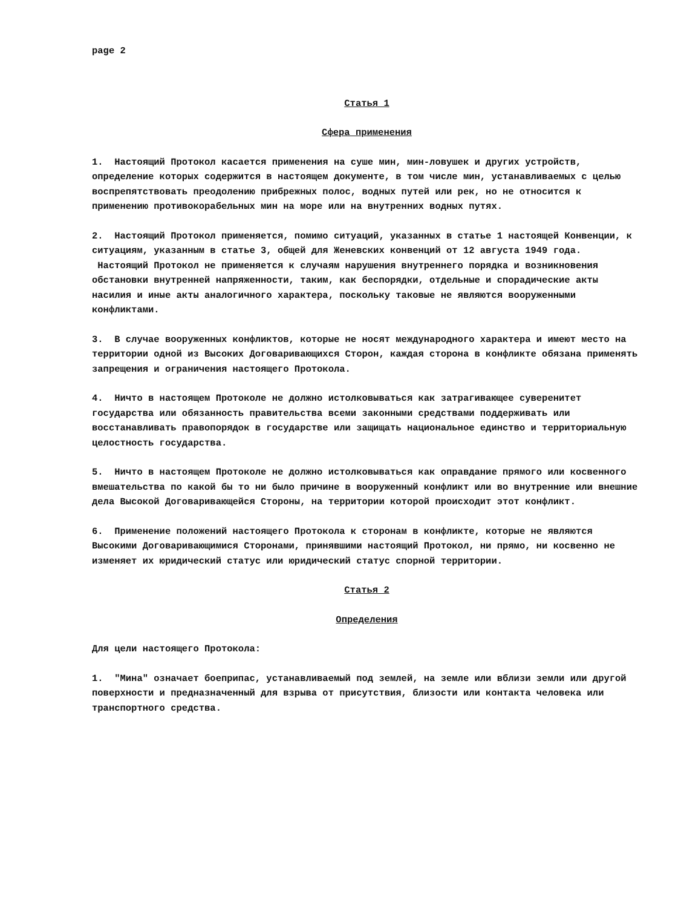page 2
Статья 1
Сфера применения
1. Настоящий Протокол касается применения на суше мин, мин-ловушек и других устройств, определение которых содержится в настоящем документе, в том числе мин, устанавливаемых с целью воспрепятствовать преодолению прибрежных полос, водных путей или рек, но не относится к применению противокорабельных мин на море или на внутренних водных путях.
2. Настоящий Протокол применяется, помимо ситуаций, указанных в статье 1 настоящей Конвенции, к ситуациям, указанным в статье 3, общей для Женевских конвенций от 12 августа 1949 года. Настоящий Протокол не применяется к случаям нарушения внутреннего порядка и возникновения обстановки внутренней напряженности, таким, как беспорядки, отдельные и спорадические акты насилия и иные акты аналогичного характера, поскольку таковые не являются вооруженными конфликтами.
3. В случае вооруженных конфликтов, которые не носят международного характера и имеют место на территории одной из Высоких Договаривающихся Сторон, каждая сторона в конфликте обязана применять запрещения и ограничения настоящего Протокола.
4. Ничто в настоящем Протоколе не должно истолковываться как затрагивающее суверенитет государства или обязанность правительства всеми законными средствами поддерживать или восстанавливать правопорядок в государстве или защищать национальное единство и территориальную целостность государства.
5. Ничто в настоящем Протоколе не должно истолковываться как оправдание прямого или косвенного вмешательства по какой бы то ни было причине в вооруженный конфликт или во внутренние или внешние дела Высокой Договаривающейся Стороны, на территории которой происходит этот конфликт.
6. Применение положений настоящего Протокола к сторонам в конфликте, которые не являются Высокими Договаривающимися Сторонами, принявшими настоящий Протокол, ни прямо, ни косвенно не изменяет их юридический статус или юридический статус спорной территории.
Статья 2
Определения
Для цели настоящего Протокола:
1. "Мина" означает боеприпас, устанавливаемый под землей, на земле или вблизи земли или другой поверхности и предназначенный для взрыва от присутствия, близости или контакта человека или транспортного средства.